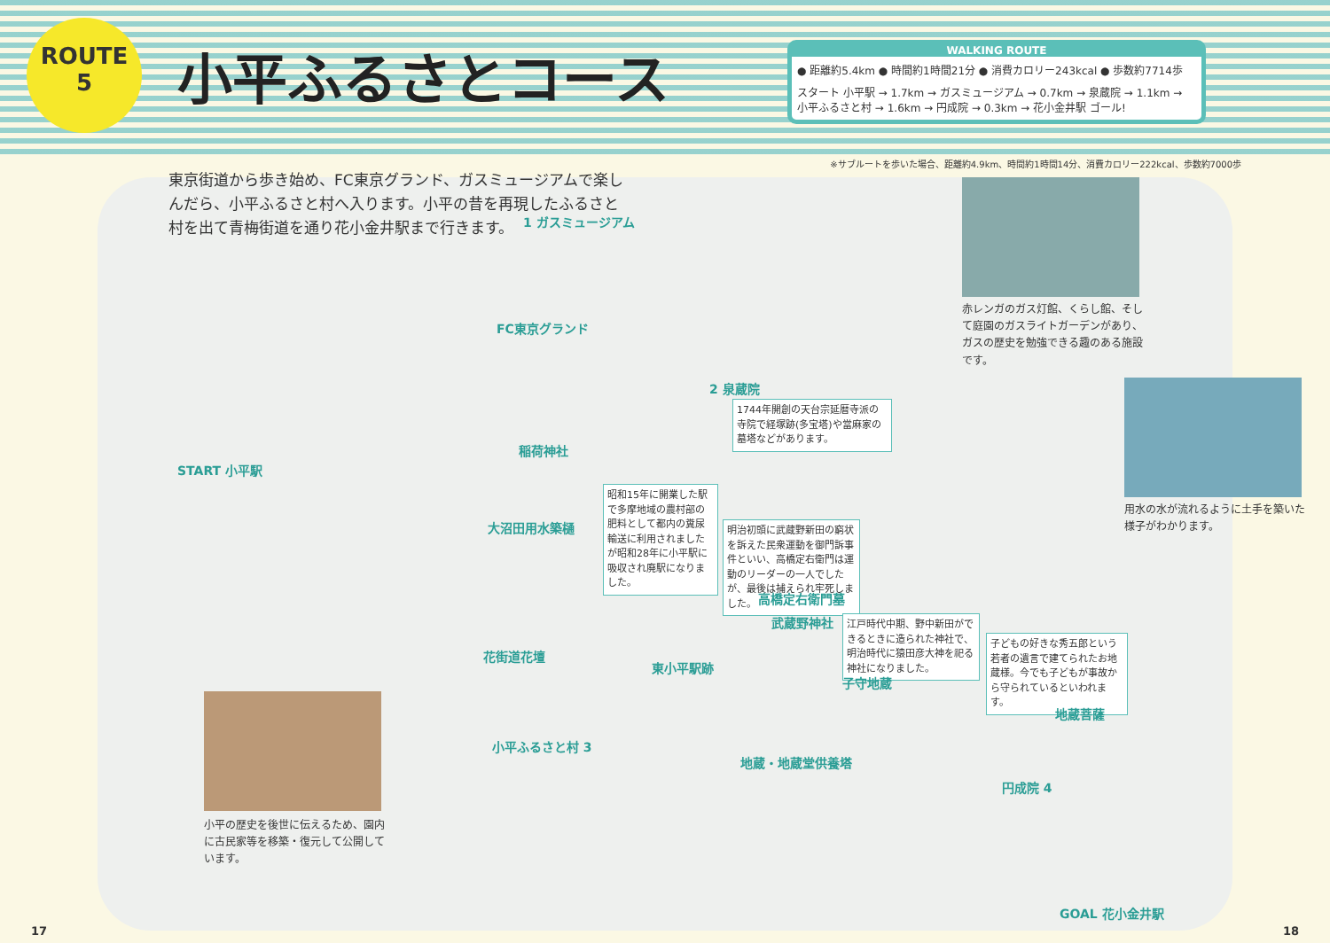ROUTE
5
小平ふるさとコース
WALKING ROUTE
● 距離約5.4km ● 時間約1時間21分 ● 消費カロリー243kcal ● 歩数約7714歩
スタート 小平駅 → 1.7km → ガスミュージアム → 0.7km → 泉蔵院 → 1.1km → 小平ふるさと村 → 1.6km → 円成院 → 0.3km → 花小金井駅 ゴール!
※サブルートを歩いた場合、距離約4.9km、時間約1時間14分、消費カロリー222kcal、歩数約7000歩
東京街道から歩き始め、FC東京グランド、ガスミュージアムで楽しんだら、小平ふるさと村へ入ります。小平の昔を再現したふるさと村を出て青梅街道を通り花小金井駅まで行きます。
1 ガスミュージアム
2 泉蔵院
1744年開創の天台宗延暦寺派の寺院で経塚跡(多宝塔)や當麻家の墓塔などがあります。
START 小平駅
昭和15年に開業した駅で多摩地域の農村部の肥料として都内の糞尿輸送に利用されましたが昭和28年に小平駅に吸収され廃駅になりました。
明治初頭に武蔵野新田の窮状を訴えた民衆運動を御門訴事件といい、高橋定右衛門は運動のリーダーの一人でしたが、最後は捕えられ牢死しました。
高橋定右衛門墓
武蔵野神社
江戸時代中期、野中新田ができるときに造られた神社で、明治時代に猿田彦大神を祀る神社になりました。
子どもの好きな秀五郎という若者の遺言で建てられたお地蔵様。今でも子どもが事故から守られているといわれます。
東小平駅跡
子守地蔵
地蔵菩薩
小平ふるさと村 3
地蔵・地蔵堂供養塔
円成院 4
GOAL 花小金井駅
FC東京グランド
稲荷神社
大沼田用水築樋
花街道花壇
赤レンガのガス灯館、くらし館、そして庭園のガスライトガーデンがあり、ガスの歴史を勉強できる趣のある施設です。
用水の水が流れるように土手を築いた様子がわかります。
小平の歴史を後世に伝えるため、園内に古民家等を移築・復元して公開しています。
17 18